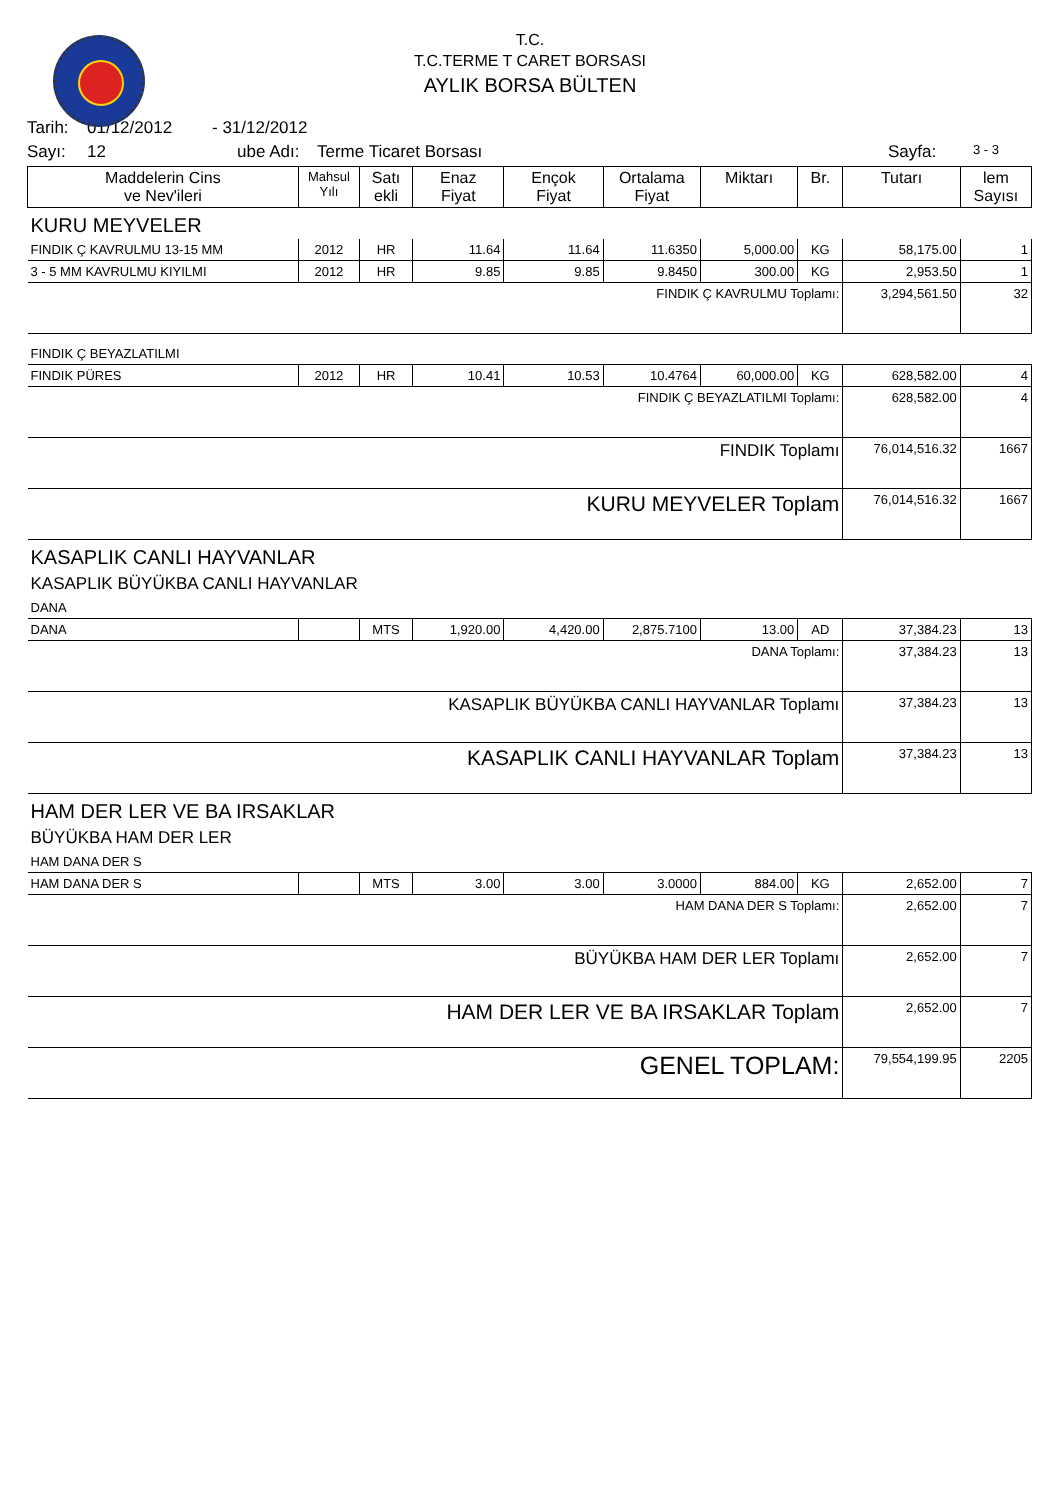T.C.
T.C.TERME T CARET BORSASI
AYLIK BORSA BÜLTEN
Tarih: 01/12/2012 - 31/12/2012
Sayı: 12 ube Adı: Terme Ticaret Borsası Sayfa: 3 - 3
| Maddelerin Cins ve Nev'ileri | Mahsul Yılı | Satı ekli | Enaz Fiyat | Ençok Fiyat | Ortalama Fiyat | Miktarı | Br. | Tutarı | lem Sayısı |
| --- | --- | --- | --- | --- | --- | --- | --- | --- | --- |
| KURU MEYVELER | | | | | | | | | |
| FINDIK Ç KAVRULMU 13-15 MM | 2012 | HR | 11.64 | 11.64 | 11.6350 | 5,000.00 | KG | 58,175.00 | 1 |
| 3 - 5 MM KAVRULMU KIYILMI | 2012 | HR | 9.85 | 9.85 | 9.8450 | 300.00 | KG | 2,953.50 | 1 |
| FINDIK Ç KAVRULMU Toplamı: | | | | | | | | 3,294,561.50 | 32 |
| FINDIK Ç BEYAZLATILMI | | | | | | | | | |
| FINDIK PÜRES | 2012 | HR | 10.41 | 10.53 | 10.4764 | 60,000.00 | KG | 628,582.00 | 4 |
| FINDIK Ç BEYAZLATILMI Toplamı: | | | | | | | | 628,582.00 | 4 |
| FINDIK Toplamı | | | | | | | | 76,014,516.32 | 1667 |
| KURU MEYVELER Toplam | | | | | | | | 76,014,516.32 | 1667 |
| KASAPLIK CANLI HAYVANLAR | | | | | | | | | |
| KASAPLIK BÜYÜKBA CANLI HAYVANLAR | | | | | | | | | |
| DANA | | | | | | | | | |
| DANA | | MTS | 1,920.00 | 4,420.00 | 2,875.7100 | 13.00 | AD | 37,384.23 | 13 |
| DANA Toplamı: | | | | | | | | 37,384.23 | 13 |
| KASAPLIK BÜYÜKBA CANLI HAYVANLAR Toplamı | | | | | | | | 37,384.23 | 13 |
| KASAPLIK CANLI HAYVANLAR Toplam | | | | | | | | 37,384.23 | 13 |
| HAM DER LER VE BA IRSAKLAR | | | | | | | | | |
| BÜYÜKBA HAM DER LER | | | | | | | | | |
| HAM DANA DER S | | | | | | | | | |
| HAM DANA DER S | | MTS | 3.00 | 3.00 | 3.0000 | 884.00 | KG | 2,652.00 | 7 |
| HAM DANA DER S Toplamı: | | | | | | | | 2,652.00 | 7 |
| BÜYÜKBA HAM DER LER Toplamı | | | | | | | | 2,652.00 | 7 |
| HAM DER LER VE BA IRSAKLAR Toplam | | | | | | | | 2,652.00 | 7 |
| GENEL TOPLAM: | | | | | | | | 79,554,199.95 | 2205 |